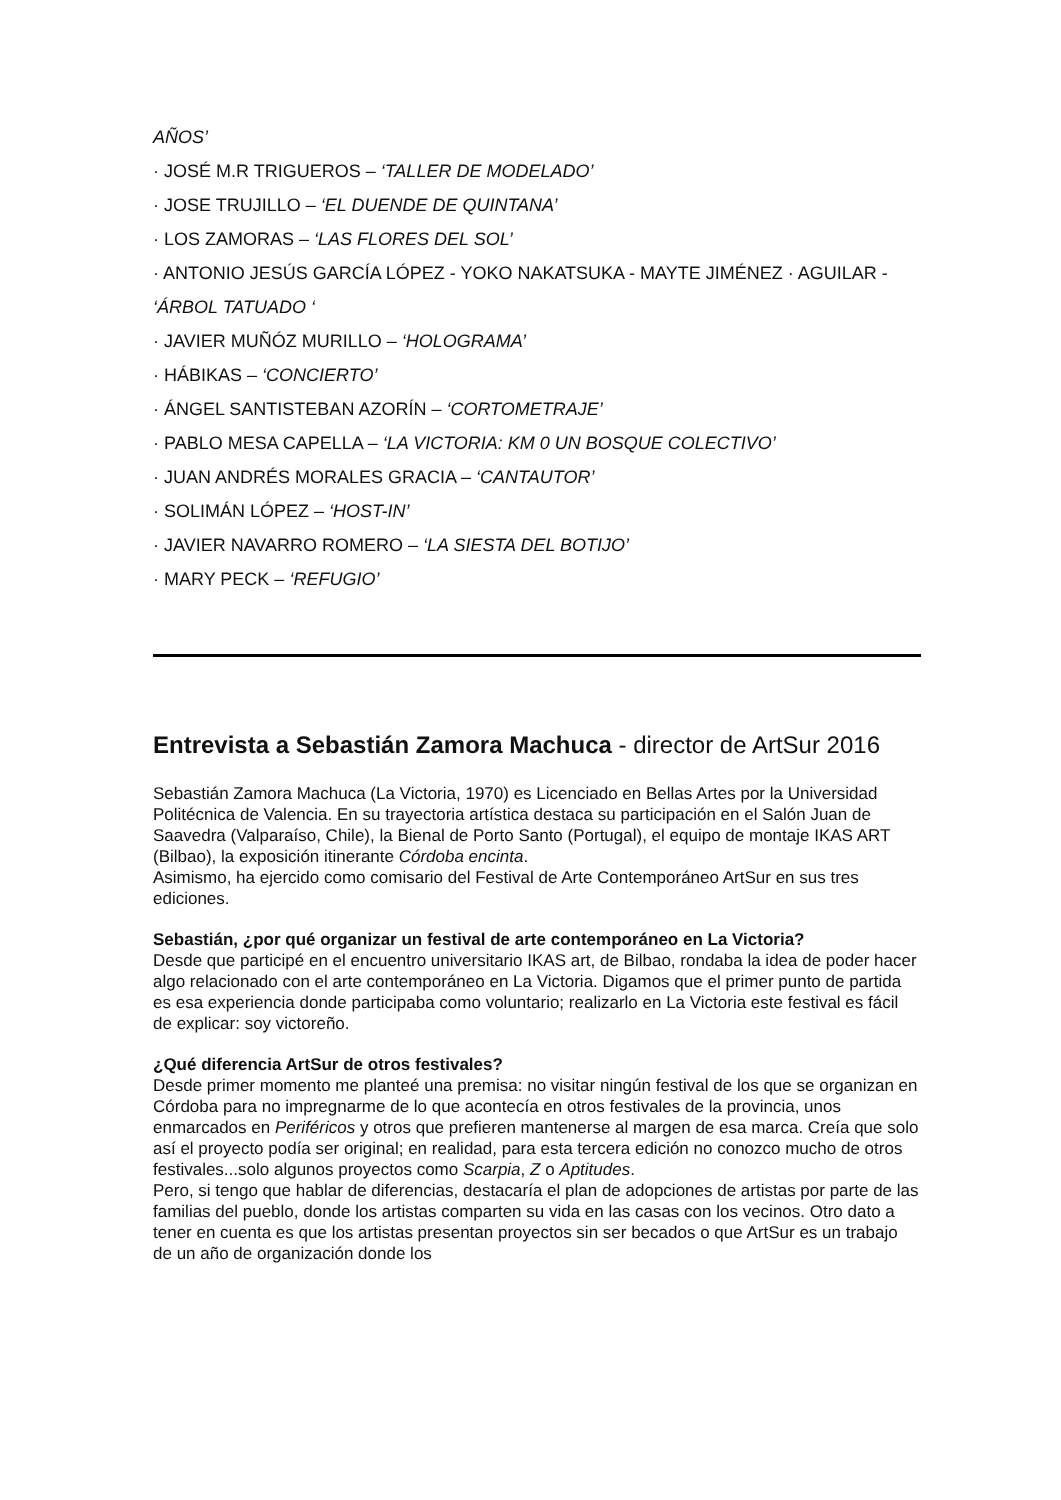AÑOS’
· JOSÉ M.R TRIGUEROS – ‘TALLER DE MODELADO’
· JOSE TRUJILLO – ‘EL DUENDE DE QUINTANA’
· LOS ZAMORAS – ‘LAS FLORES DEL SOL’
· ANTONIO JESÚS GARCÍA LÓPEZ - YOKO NAKATSUKA - MAYTE JIMÉNEZ · AGUILAR - ‘ÁRBOL TATUADO ‘
· JAVIER MUÑÓZ MURILLO – ‘HOLOGRAMA’
· HÁBIKAS – ‘CONCIERTO’
· ÁNGEL SANTISTEBAN AZORÍN – ‘CORTOMETRAJE’
· PABLO MESA CAPELLA – ‘LA VICTORIA: KM 0 UN BOSQUE COLECTIVO’
· JUAN ANDRÉS MORALES GRACIA – ‘CANTAUTOR’
· SOLIMÁN LÓPEZ – ‘HOST-IN’
· JAVIER NAVARRO ROMERO – ‘LA SIESTA DEL BOTIJO’
· MARY PECK – ‘REFUGIO’
Entrevista a Sebastián Zamora Machuca - director de ArtSur 2016
Sebastián Zamora Machuca (La Victoria, 1970) es Licenciado en Bellas Artes por la Universidad Politécnica de Valencia. En su trayectoria artística destaca su participación en el Salón Juan de Saavedra (Valparaíso, Chile), la Bienal de Porto Santo (Portugal), el equipo de montaje IKAS ART (Bilbao), la exposición itinerante Córdoba encinta.
Asimismo, ha ejercido como comisario del Festival de Arte Contemporáneo ArtSur en sus tres ediciones.
Sebastián, ¿por qué organizar un festival de arte contemporáneo en La Victoria?
Desde que participé en el encuentro universitario IKAS art, de Bilbao, rondaba la idea de poder hacer algo relacionado con el arte contemporáneo en La Victoria. Digamos que el primer punto de partida es esa experiencia donde participaba como voluntario; realizarlo en La Victoria este festival es fácil de explicar: soy victoreño.
¿Qué diferencia ArtSur de otros festivales?
Desde primer momento me planteé una premisa: no visitar ningún festival de los que se organizan en Córdoba para no impregnarme de lo que acontecía en otros festivales de la provincia, unos enmarcados en Periféricos y otros que prefieren mantenerse al margen de esa marca. Creía que solo así el proyecto podía ser original; en realidad, para esta tercera edición no conozco mucho de otros festivales...solo algunos proyectos como Scarpia, Z o Aptitudes.
Pero, si tengo que hablar de diferencias, destacaría el plan de adopciones de artistas por parte de las familias del pueblo, donde los artistas comparten su vida en las casas con los vecinos. Otro dato a tener en cuenta es que los artistas presentan proyectos sin ser becados o que ArtSur es un trabajo de un año de organización donde los